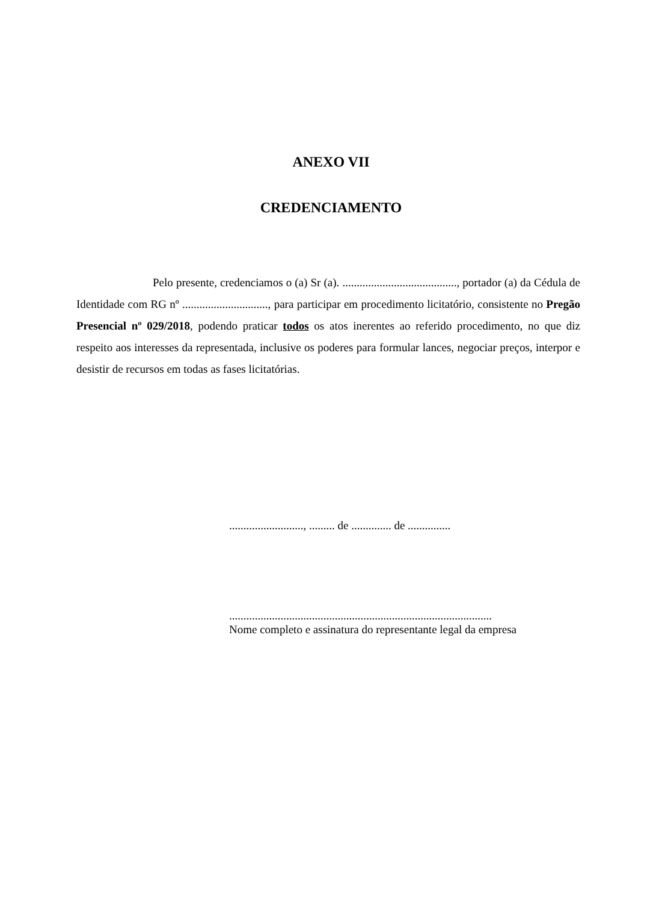ANEXO VII
CREDENCIAMENTO
Pelo presente, credenciamos o (a) Sr (a). ........................................, portador (a) da Cédula de Identidade com RG nº .............................., para participar em procedimento licitatório, consistente no Pregão Presencial nº 029/2018, podendo praticar todos os atos inerentes ao referido procedimento, no que diz respeito aos interesses da representada, inclusive os poderes para formular lances, negociar preços, interpor e desistir de recursos em todas as fases licitatórias.
.........................., ......... de .............. de ...............
............................................................................................
Nome completo e assinatura do representante legal da empresa